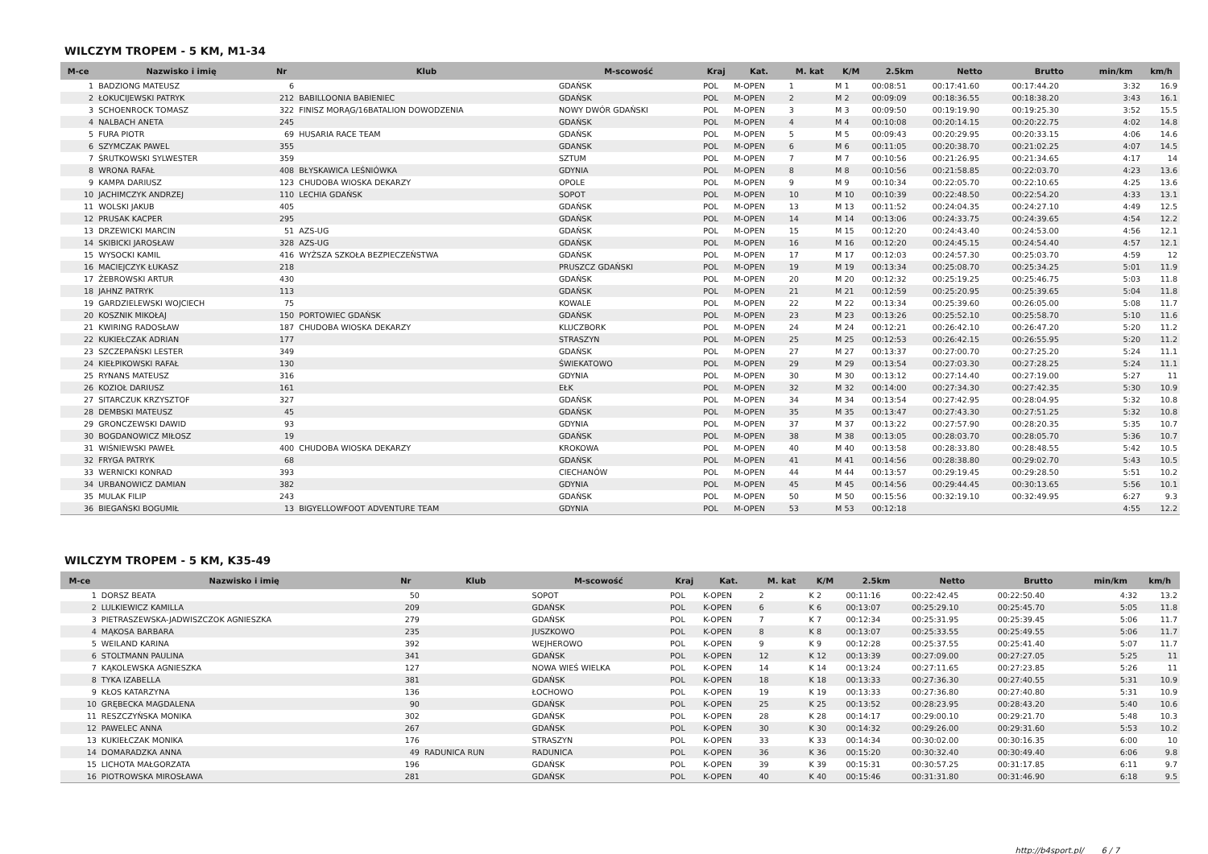WILCZYM TROPEM - 5 KM, M1-34
| M-ce | Nazwisko i imię | Nr | Klub | M-scowość | Kraj | Kat. | M. kat | K/M | 2.5km | Netto | Brutto | min/km | km/h |
| --- | --- | --- | --- | --- | --- | --- | --- | --- | --- | --- | --- | --- | --- |
| 1 | BADZIONG MATEUSZ | 6 | | GDAŃSK | POL | M-OPEN | 1 | M 1 | 00:08:51 | 00:17:41.60 | 00:17:44.20 | 3:32 | 16.9 |
| 2 | ŁOKUCIJEWSKI PATRYK | 212 | BABILLOONIA BABIENIEC | GDAŃSK | POL | M-OPEN | 2 | M 2 | 00:09:09 | 00:18:36.55 | 00:18:38.20 | 3:43 | 16.1 |
| 3 | SCHOENROCK TOMASZ | 322 | FINISZ MORĄG/16BATALION DOWODZENIA | NOWY DWÓR GDAŃSKI | POL | M-OPEN | 3 | M 3 | 00:09:50 | 00:19:19.90 | 00:19:25.30 | 3:52 | 15.5 |
| 4 | NALBACH ANETA | 245 | | GDAŃSK | POL | M-OPEN | 4 | M 4 | 00:10:08 | 00:20:14.15 | 00:20:22.75 | 4:02 | 14.8 |
| 5 | FURA PIOTR | 69 | HUSARIA RACE TEAM | GDAŃSK | POL | M-OPEN | 5 | M 5 | 00:09:43 | 00:20:29.95 | 00:20:33.15 | 4:06 | 14.6 |
| 6 | SZYMCZAK PAWEL | 355 | | GDANSK | POL | M-OPEN | 6 | M 6 | 00:11:05 | 00:20:38.70 | 00:21:02.25 | 4:07 | 14.5 |
| 7 | ŚRUTKOWSKI SYLWESTER | 359 | | SZTUM | POL | M-OPEN | 7 | M 7 | 00:10:56 | 00:21:26.95 | 00:21:34.65 | 4:17 | 14 |
| 8 | WRONA RAFAŁ | 408 | BŁYSKAWICA LEŚNIÓWKA | GDYNIA | POL | M-OPEN | 8 | M 8 | 00:10:56 | 00:21:58.85 | 00:22:03.70 | 4:23 | 13.6 |
| 9 | KAMPA DARIUSZ | 123 | CHUDOBA WIOSKA DEKARZY | OPOLE | POL | M-OPEN | 9 | M 9 | 00:10:34 | 00:22:05.70 | 00:22:10.65 | 4:25 | 13.6 |
| 10 | JACHIMCZYK ANDRZEJ | 110 | LECHIA GDAŃSK | SOPOT | POL | M-OPEN | 10 | M 10 | 00:10:39 | 00:22:48.50 | 00:22:54.20 | 4:33 | 13.1 |
| 11 | WOLSKI JAKUB | 405 | | GDAŃSK | POL | M-OPEN | 13 | M 13 | 00:11:52 | 00:24:04.35 | 00:24:27.10 | 4:49 | 12.5 |
| 12 | PRUSAK KACPER | 295 | | GDAŃSK | POL | M-OPEN | 14 | M 14 | 00:13:06 | 00:24:33.75 | 00:24:39.65 | 4:54 | 12.2 |
| 13 | DRZEWICKI MARCIN | 51 | AZS-UG | GDAŃSK | POL | M-OPEN | 15 | M 15 | 00:12:20 | 00:24:43.40 | 00:24:53.00 | 4:56 | 12.1 |
| 14 | SKIBICKI JAROSŁAW | 328 | AZS-UG | GDAŃSK | POL | M-OPEN | 16 | M 16 | 00:12:20 | 00:24:45.15 | 00:24:54.40 | 4:57 | 12.1 |
| 15 | WYSOCKI KAMIL | 416 | WYŻSZA SZKOŁA BEZPIECZEŃSTWA | GDAŃSK | POL | M-OPEN | 17 | M 17 | 00:12:03 | 00:24:57.30 | 00:25:03.70 | 4:59 | 12 |
| 16 | MACIEJCZYK ŁUKASZ | 218 | | PRUSZCZ GDAŃSKI | POL | M-OPEN | 19 | M 19 | 00:13:34 | 00:25:08.70 | 00:25:34.25 | 5:01 | 11.9 |
| 17 | ŻEBROWSKI ARTUR | 430 | | GDAŃSK | POL | M-OPEN | 20 | M 20 | 00:12:32 | 00:25:19.25 | 00:25:46.75 | 5:03 | 11.8 |
| 18 | JAHNZ PATRYK | 113 | | GDAŃSK | POL | M-OPEN | 21 | M 21 | 00:12:59 | 00:25:20.95 | 00:25:39.65 | 5:04 | 11.8 |
| 19 | GARDZIELEWSKI WOJCIECH | 75 | | KOWALE | POL | M-OPEN | 22 | M 22 | 00:13:34 | 00:25:39.60 | 00:26:05.00 | 5:08 | 11.7 |
| 20 | KOSZNIK MIKOŁAJ | 150 | PORTOWIEC GDAŃSK | GDAŃSK | POL | M-OPEN | 23 | M 23 | 00:13:26 | 00:25:52.10 | 00:25:58.70 | 5:10 | 11.6 |
| 21 | KWIRING RADOSŁAW | 187 | CHUDOBA WIOSKA DEKARZY | KLUCZBORK | POL | M-OPEN | 24 | M 24 | 00:12:21 | 00:26:42.10 | 00:26:47.20 | 5:20 | 11.2 |
| 22 | KUKIEŁCZAK ADRIAN | 177 | | STRASZYN | POL | M-OPEN | 25 | M 25 | 00:12:53 | 00:26:42.15 | 00:26:55.95 | 5:20 | 11.2 |
| 23 | SZCZEPAŃSKI LESTER | 349 | | GDAŃSK | POL | M-OPEN | 27 | M 27 | 00:13:37 | 00:27:00.70 | 00:27:25.20 | 5:24 | 11.1 |
| 24 | KIEŁPIKOWSKI RAFAŁ | 130 | | ŚWIEKATOWO | POL | M-OPEN | 29 | M 29 | 00:13:54 | 00:27:03.30 | 00:27:28.25 | 5:24 | 11.1 |
| 25 | RYNANS MATEUSZ | 316 | | GDYNIA | POL | M-OPEN | 30 | M 30 | 00:13:12 | 00:27:14.40 | 00:27:19.00 | 5:27 | 11 |
| 26 | KOZIOŁ DARIUSZ | 161 | | EŁK | POL | M-OPEN | 32 | M 32 | 00:14:00 | 00:27:34.30 | 00:27:42.35 | 5:30 | 10.9 |
| 27 | SITARCZUK KRZYSZTOF | 327 | | GDAŃSK | POL | M-OPEN | 34 | M 34 | 00:13:54 | 00:27:42.95 | 00:28:04.95 | 5:32 | 10.8 |
| 28 | DEMBSKI MATEUSZ | 45 | | GDAŃSK | POL | M-OPEN | 35 | M 35 | 00:13:47 | 00:27:43.30 | 00:27:51.25 | 5:32 | 10.8 |
| 29 | GRONCZEWSKI DAWID | 93 | | GDYNIA | POL | M-OPEN | 37 | M 37 | 00:13:22 | 00:27:57.90 | 00:28:20.35 | 5:35 | 10.7 |
| 30 | BOGDANOWICZ MIŁOSZ | 19 | | GDAŃSK | POL | M-OPEN | 38 | M 38 | 00:13:05 | 00:28:03.70 | 00:28:05.70 | 5:36 | 10.7 |
| 31 | WIŚNIEWSKI PAWEŁ | 400 | CHUDOBA WIOSKA DEKARZY | KROKOWA | POL | M-OPEN | 40 | M 40 | 00:13:58 | 00:28:33.80 | 00:28:48.55 | 5:42 | 10.5 |
| 32 | FRYGA PATRYK | 68 | | GDAŃSK | POL | M-OPEN | 41 | M 41 | 00:14:56 | 00:28:38.80 | 00:29:02.70 | 5:43 | 10.5 |
| 33 | WERNICKI KONRAD | 393 | | CIECHANÓW | POL | M-OPEN | 44 | M 44 | 00:13:57 | 00:29:19.45 | 00:29:28.50 | 5:51 | 10.2 |
| 34 | URBANOWICZ DAMIAN | 382 | | GDYNIA | POL | M-OPEN | 45 | M 45 | 00:14:56 | 00:29:44.45 | 00:30:13.65 | 5:56 | 10.1 |
| 35 | MULAK FILIP | 243 | | GDAŃSK | POL | M-OPEN | 50 | M 50 | 00:15:56 | 00:32:19.10 | 00:32:49.95 | 6:27 | 9.3 |
| 36 | BIEGAŃSKI BOGUMIŁ | 13 | BIGYELLOWFOOT ADVENTURE TEAM | GDYNIA | POL | M-OPEN | 53 | M 53 | 00:12:18 | | | 4:55 | 12.2 |
WILCZYM TROPEM - 5 KM, K35-49
| M-ce | Nazwisko i imię | Nr | Klub | M-scowość | Kraj | Kat. | M. kat | K/M | 2.5km | Netto | Brutto | min/km | km/h |
| --- | --- | --- | --- | --- | --- | --- | --- | --- | --- | --- | --- | --- | --- |
| 1 | DORSZ BEATA | 50 | | SOPOT | POL | K-OPEN | 2 | K 2 | 00:11:16 | 00:22:42.45 | 00:22:50.40 | 4:32 | 13.2 |
| 2 | LULKIEWICZ KAMILLA | 209 | | GDAŃSK | POL | K-OPEN | 6 | K 6 | 00:13:07 | 00:25:29.10 | 00:25:45.70 | 5:05 | 11.8 |
| 3 | PIETRASZEWSKA-JADWISZCZOK AGNIESZKA | 279 | | GDAŃSK | POL | K-OPEN | 7 | K 7 | 00:12:34 | 00:25:31.95 | 00:25:39.45 | 5:06 | 11.7 |
| 4 | MĄKOSA BARBARA | 235 | | JUSZKOWO | POL | K-OPEN | 8 | K 8 | 00:13:07 | 00:25:33.55 | 00:25:49.55 | 5:06 | 11.7 |
| 5 | WEILAND KARINA | 392 | | WEJHEROWO | POL | K-OPEN | 9 | K 9 | 00:12:28 | 00:25:37.55 | 00:25:41.40 | 5:07 | 11.7 |
| 6 | STOLTMANN PAULINA | 341 | | GDAŃSK | POL | K-OPEN | 12 | K 12 | 00:13:39 | 00:27:09.00 | 00:27:27.05 | 5:25 | 11 |
| 7 | KĄKOLEWSKA AGNIESZKA | 127 | | NOWA WIEŚ WIELKA | POL | K-OPEN | 14 | K 14 | 00:13:24 | 00:27:11.65 | 00:27:23.85 | 5:26 | 11 |
| 8 | TYKA IZABELLA | 381 | | GDAŃSK | POL | K-OPEN | 18 | K 18 | 00:13:33 | 00:27:36.30 | 00:27:40.55 | 5:31 | 10.9 |
| 9 | KŁOS KATARZYNA | 136 | | ŁOCHOWO | POL | K-OPEN | 19 | K 19 | 00:13:33 | 00:27:36.80 | 00:27:40.80 | 5:31 | 10.9 |
| 10 | GRĘBECKA MAGDALENA | 90 | | GDAŃSK | POL | K-OPEN | 25 | K 25 | 00:13:52 | 00:28:23.95 | 00:28:43.20 | 5:40 | 10.6 |
| 11 | RESZCZYŃSKA MONIKA | 302 | | GDAŃSK | POL | K-OPEN | 28 | K 28 | 00:14:17 | 00:29:00.10 | 00:29:21.70 | 5:48 | 10.3 |
| 12 | PAWELEC ANNA | 267 | | GDAŃSK | POL | K-OPEN | 30 | K 30 | 00:14:32 | 00:29:26.00 | 00:29:31.60 | 5:53 | 10.2 |
| 13 | KUKIEŁCZAK MONIKA | 176 | | STRASZYN | POL | K-OPEN | 33 | K 33 | 00:14:34 | 00:30:02.00 | 00:30:16.35 | 6:00 | 10 |
| 14 | DOMARADZKA ANNA | 49 | RADUNICA RUN | RADUNICA | POL | K-OPEN | 36 | K 36 | 00:15:20 | 00:30:32.40 | 00:30:49.40 | 6:06 | 9.8 |
| 15 | LICHOTA MAŁGORZATA | 196 | | GDAŃSK | POL | K-OPEN | 39 | K 39 | 00:15:31 | 00:30:57.25 | 00:31:17.85 | 6:11 | 9.7 |
| 16 | PIOTROWSKA MIROSŁAWA | 281 | | GDAŃSK | POL | K-OPEN | 40 | K 40 | 00:15:46 | 00:31:31.80 | 00:31:46.90 | 6:18 | 9.5 |
http://b4sport.pl/ 6 / 7